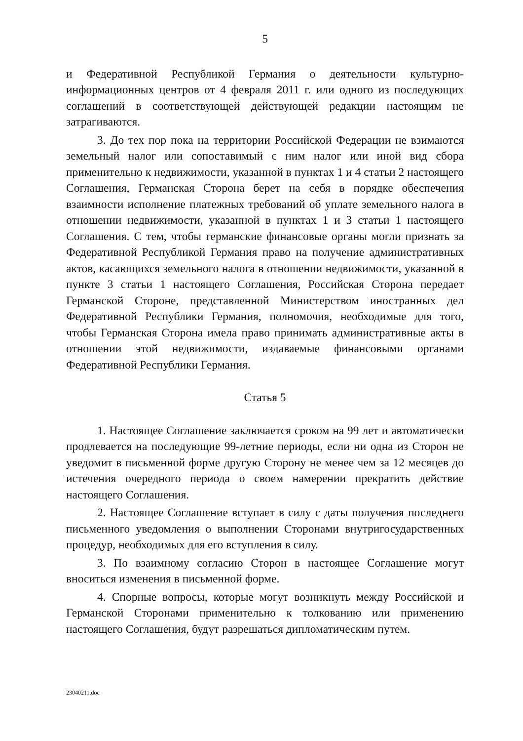5
и Федеративной Республикой Германия о деятельности культурно-информационных центров от 4 февраля 2011 г. или одного из последующих соглашений в соответствующей действующей редакции настоящим не затрагиваются.
3. До тех пор пока на территории Российской Федерации не взимаются земельный налог или сопоставимый с ним налог или иной вид сбора применительно к недвижимости, указанной в пунктах 1 и 4 статьи 2 настоящего Соглашения, Германская Сторона берет на себя в порядке обеспечения взаимности исполнение платежных требований об уплате земельного налога в отношении недвижимости, указанной в пунктах 1 и 3 статьи 1 настоящего Соглашения. С тем, чтобы германские финансовые органы могли признать за Федеративной Республикой Германия право на получение административных актов, касающихся земельного налога в отношении недвижимости, указанной в пункте 3 статьи 1 настоящего Соглашения, Российская Сторона передает Германской Стороне, представленной Министерством иностранных дел Федеративной Республики Германия, полномочия, необходимые для того, чтобы Германская Сторона имела право принимать административные акты в отношении этой недвижимости, издаваемые финансовыми органами Федеративной Республики Германия.
Статья 5
1. Настоящее Соглашение заключается сроком на 99 лет и автоматически продлевается на последующие 99-летние периоды, если ни одна из Сторон не уведомит в письменной форме другую Сторону не менее чем за 12 месяцев до истечения очередного периода о своем намерении прекратить действие настоящего Соглашения.
2. Настоящее Соглашение вступает в силу с даты получения последнего письменного уведомления о выполнении Сторонами внутригосударственных процедур, необходимых для его вступления в силу.
3. По взаимному согласию Сторон в настоящее Соглашение могут вноситься изменения в письменной форме.
4. Спорные вопросы, которые могут возникнуть между Российской и Германской Сторонами применительно к толкованию или применению настоящего Соглашения, будут разрешаться дипломатическим путем.
23040211.doc